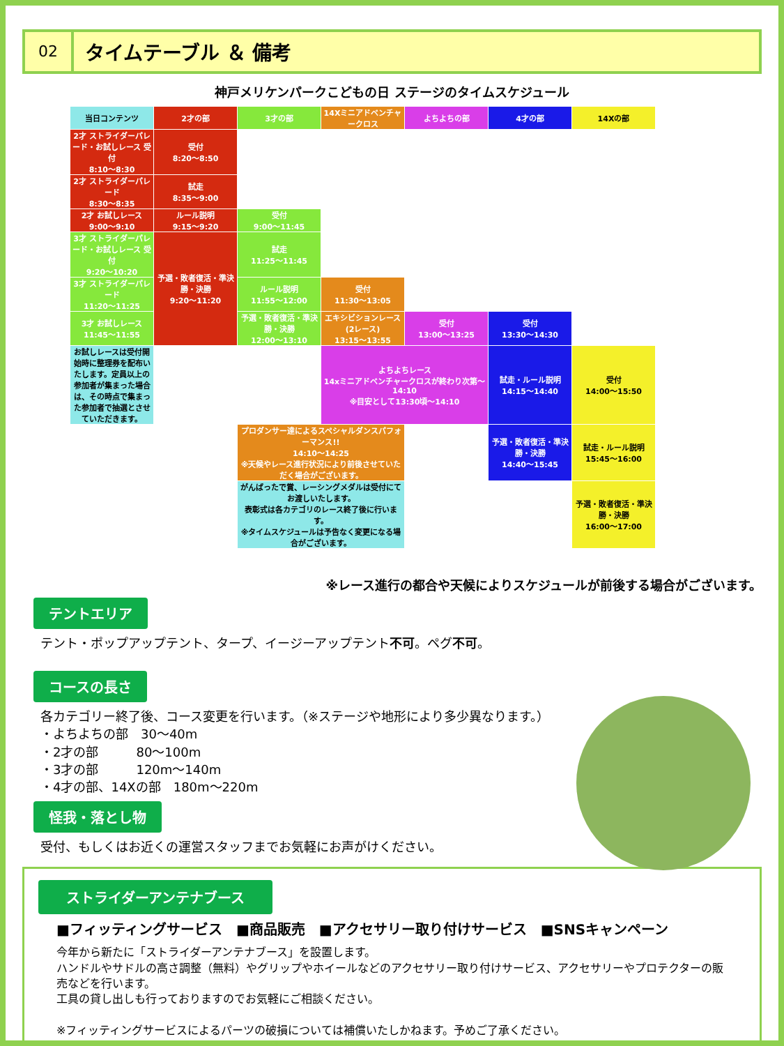02
タイムテーブル ＆ 備考
神戸メリケンパークこどもの日 ステージのタイムスケジュール
| 当日コンテンツ | 2才の部 | 3才の部 | 14Xミニアドベンチャークロス | よちよちの部 | 4才の部 | 14Xの部 |
| --- | --- | --- | --- | --- | --- | --- |
| 2才 ストライダーパレード・お試しレース 受付 8:10〜8:30 | 受付 8:20〜8:50 | | | | | |
| 2才 ストライダーパレード 8:30〜8:35 | 試走 8:35〜9:00 | | | | | |
| 2才 お試しレース 9:00〜9:10 | ルール説明 9:15〜9:20 | 受付 9:00〜11:45 | | | | |
| 3才 ストライダーパレード・お試しレース 受付 9:20〜10:20 | 予選・敗者復活・準決勝・決勝 9:20〜11:20 | 試走 11:25〜11:45 | | | | |
| 3才 ストライダーパレード 11:20〜11:25 | | ルール説明 11:55〜12:00 | 受付 11:30〜13:05 | | | |
| 3才 お試しレース 11:45〜11:55 | | 予選・敗者復活・準決勝・決勝 12:00〜13:10 | エキシビションレース(2レース) 13:15〜13:55 | 受付 13:00〜13:25 | 受付 13:30〜14:30 | |
| お試しレースは受付開始時に整理券を配布いたします。定員以上の参加者が集まった場合は、その時点で集まった参加者で抽選とさせていただきます。 | | | よちよちレース 14xミニアドベンチャークロスが終わり次第〜14:10 ※目安として13:30頃〜14:10 | | 試走・ルール説明 14:15〜14:40 | 受付 14:00〜15:50 |
| | | プロダンサー達によるスペシャルダンスパフォーマンス!! 14:10〜14:25 ※天候やレース進行状況により前後させていただく場合がございます。 | | | 予選・敗者復活・準決勝・決勝 14:40〜15:45 | 試走・ルール説明 15:45〜16:00 |
| | | がんばったで賞、レーシングメダルは受付にてお渡しいたします。 表彰式は各カテゴリのレース終了後に行います。 ※タイムスケジュールは予告なく変更になる場合がございます。 | | | | 予選・敗者復活・準決勝・決勝 16:00〜17:00 |
※レース進行の都合や天候によりスケジュールが前後する場合がございます。
テントエリア
テント・ポップアップテント、タープ、イージーアップテント不可。ペグ不可。
コースの長さ
各カテゴリー終了後、コース変更を行います。（※ステージや地形により多少異なります。）
・よちよちの部　30〜40m
・2才の部　　　80〜100m
・3才の部　　　120m〜140m
・4才の部、14Xの部　180m〜220m
怪我・落とし物
受付、もしくはお近くの運営スタッフまでお気軽にお声がけください。
ストライダーアンテナブース
■フィッティングサービス　■商品販売　■アクセサリー取り付けサービス　■SNSキャンペーン
今年から新たに「ストライダーアンテナブース」を設置します。
ハンドルやサドルの高さ調整（無料）やグリップやホイールなどのアクセサリー取り付けサービス、アクセサリーやプロテクターの販売などを行います。
工具の貸し出しも行っておりますのでお気軽にご相談ください。
※フィッティングサービスによるパーツの破損については補償いたしかねます。予めご了承ください。